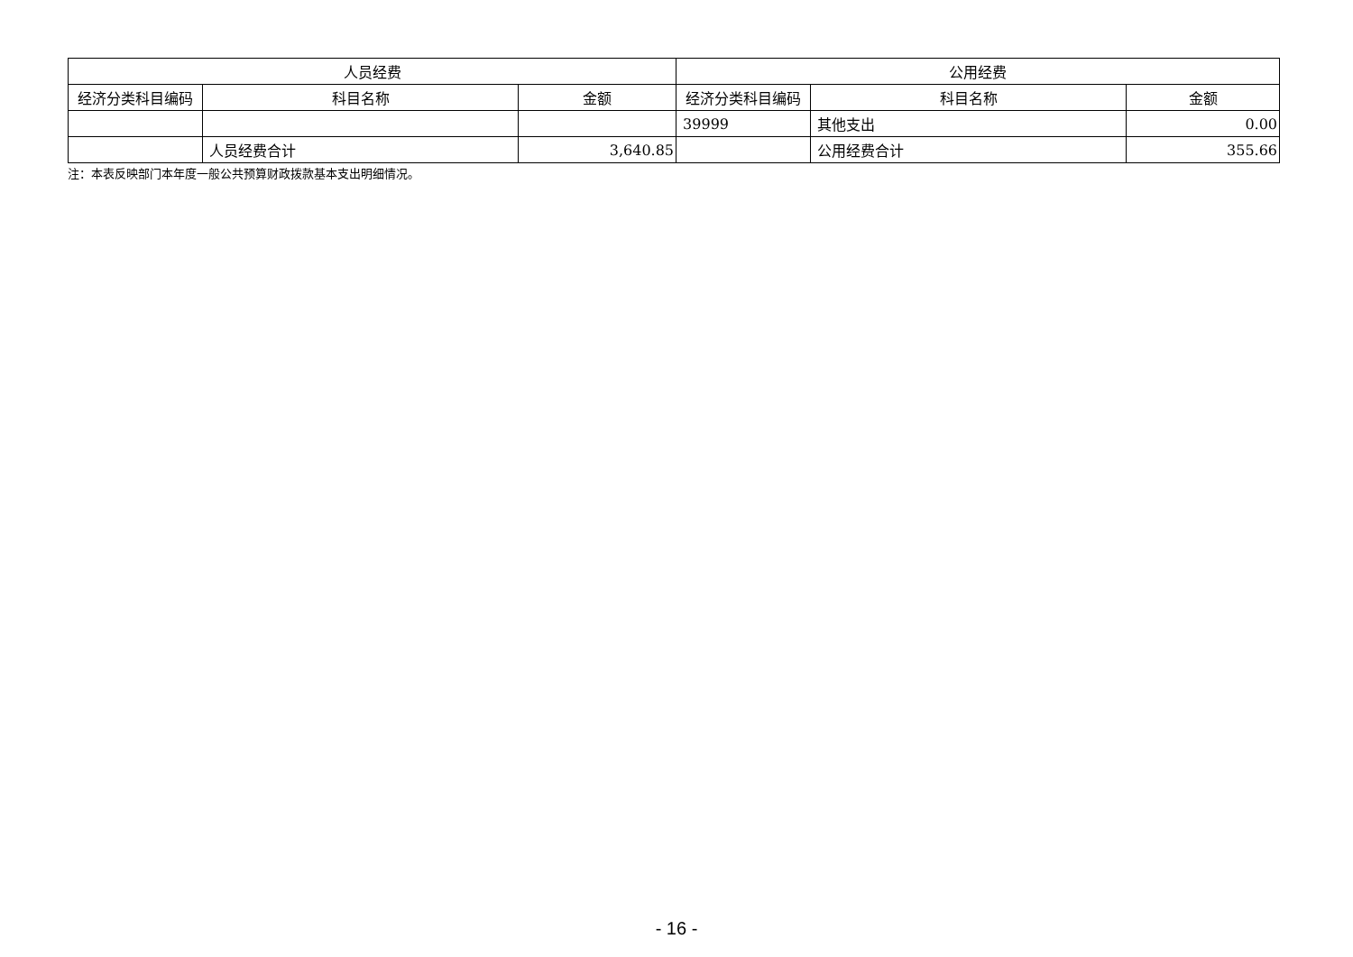| 人员经费 | | | 公用经费 | | |
| --- | --- | --- | --- | --- | --- |
| 经济分类科目编码 | 科目名称 | 金额 | 经济分类科目编码 | 科目名称 | 金额 |
| | | | 39999 | 其他支出 | 0.00 |
| | 人员经费合计 | 3,640.85 | | 公用经费合计 | 355.66 |
注：本表反映部门本年度一般公共预算财政拨款基本支出明细情况。
- 16 -